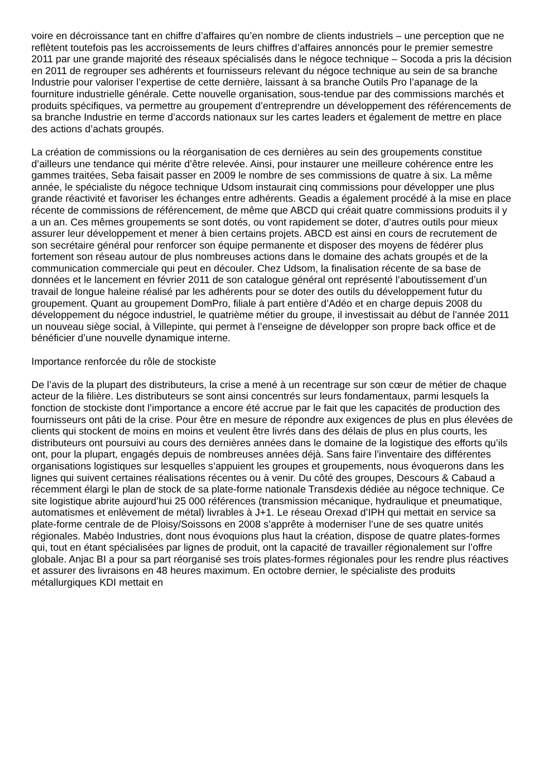voire en décroissance tant en chiffre d’affaires qu’en nombre de clients industriels – une perception que ne reflètent toutefois pas les accroissements de leurs chiffres d’affaires annoncés pour le premier semestre 2011 par une grande majorité des réseaux spécialisés dans le négoce technique – Socoda a pris la décision en 2011 de regrouper ses adhérents et fournisseurs relevant du négoce technique au sein de sa branche Industrie pour valoriser l’expertise de cette dernière, laissant à sa branche Outils Pro l’apanage de la fourniture industrielle générale. Cette nouvelle organisation, sous-tendue par des commissions marchés et produits spécifiques, va permettre au groupement d’entreprendre un développement des référencements de sa branche Industrie en terme d’accords nationaux sur les cartes leaders et également de mettre en place des actions d’achats groupés.
La création de commissions ou la réorganisation de ces dernières au sein des groupements constitue d’ailleurs une tendance qui mérite d’être relevée. Ainsi, pour instaurer une meilleure cohérence entre les gammes traitées, Seba faisait passer en 2009 le nombre de ses commissions de quatre à six. La même année, le spécialiste du négoce technique Udsom instaurait cinq commissions pour développer une plus grande réactivité et favoriser les échanges entre adhérents. Geadis a également procédé à la mise en place récente de commissions de référencement, de même que ABCD qui créait quatre commissions produits il y a un an. Ces mêmes groupements se sont dotés, ou vont rapidement se doter, d’autres outils pour mieux assurer leur développement et mener à bien certains projets. ABCD est ainsi en cours de recrutement de son secrétaire général pour renforcer son équipe permanente et disposer des moyens de fédérer plus fortement son réseau autour de plus nombreuses actions dans le domaine des achats groupés et de la communication commerciale qui peut en découler. Chez Udsom, la finalisation récente de sa base de données et le lancement en février 2011 de son catalogue général ont représenté l’aboutissement d’un travail de longue haleine réalisé par les adhérents pour se doter des outils du développement futur du groupement. Quant au groupement DomPro, filiale à part entière d’Adéo et en charge depuis 2008 du développement du négoce industriel, le quatrième métier du groupe, il investissait au début de l’année 2011 un nouveau siège social, à Villepinte, qui permet à l’enseigne de développer son propre back office et de bénéficier d’une nouvelle dynamique interne.
Importance renforcée du rôle de stockiste
De l’avis de la plupart des distributeurs, la crise a mené à un recentrage sur son cœur de métier de chaque acteur de la filière. Les distributeurs se sont ainsi concentrés sur leurs fondamentaux, parmi lesquels la fonction de stockiste dont l’importance a encore été accrue par le fait que les capacités de production des fournisseurs ont pâti de la crise. Pour être en mesure de répondre aux exigences de plus en plus élevées de clients qui stockent de moins en moins et veulent être livrés dans des délais de plus en plus courts, les distributeurs ont poursuivi au cours des dernières années dans le domaine de la logistique des efforts qu’ils ont, pour la plupart, engagés depuis de nombreuses années déjà. Sans faire l’inventaire des différentes organisations logistiques sur lesquelles s’appuient les groupes et groupements, nous évoquerons dans les lignes qui suivent certaines réalisations récentes ou à venir. Du côté des groupes, Descours & Cabaud a récemment élargi le plan de stock de sa plate-forme nationale Transdexis dédiée au négoce technique. Ce site logistique abrite aujourd’hui 25 000 références (transmission mécanique, hydraulique et pneumatique, automatismes et enlèvement de métal) livrables à J+1. Le réseau Orexad d’IPH qui mettait en service sa plate-forme centrale de de Ploisy/Soissons en 2008 s’apprête à moderniser l’une de ses quatre unités régionales. Mabéo Industries, dont nous évoquions plus haut la création, dispose de quatre plates-formes qui, tout en étant spécialisées par lignes de produit, ont la capacité de travailler régionalement sur l’offre globale. Anjac BI a pour sa part réorganisé ses trois plates-formes régionales pour les rendre plus réactives et assurer des livraisons en 48 heures maximum. En octobre dernier, le spécialiste des produits métallurgiques KDI mettait en